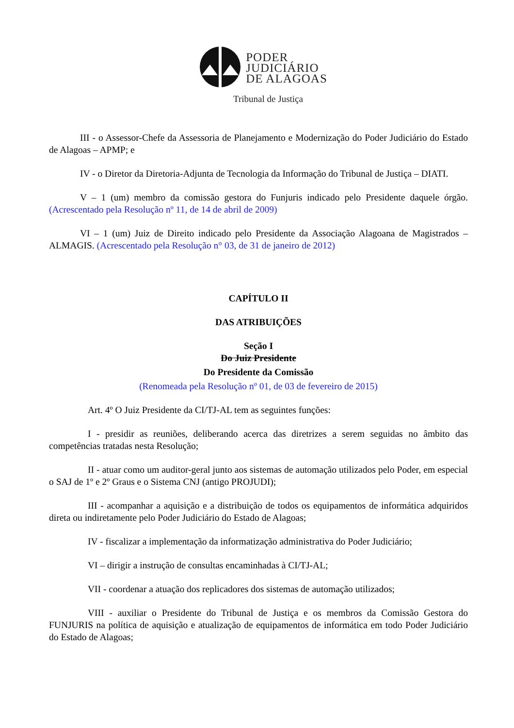PODER
JUDICIÁRIO
DE ALAGOAS
Tribunal de Justiça
III - o Assessor-Chefe da Assessoria de Planejamento e Modernização do Poder Judiciário do Estado de Alagoas – APMP; e
IV - o Diretor da Diretoria-Adjunta de Tecnologia da Informação do Tribunal de Justiça – DIATI.
V – 1 (um) membro da comissão gestora do Funjuris indicado pelo Presidente daquele órgão. (Acrescentado pela Resolução nº 11, de 14 de abril de 2009)
VI – 1 (um) Juiz de Direito indicado pelo Presidente da Associação Alagoana de Magistrados – ALMAGIS. (Acrescentado pela Resolução n° 03, de 31 de janeiro de 2012)
CAPÍTULO II
DAS ATRIBUIÇÕES
Seção I
Do Juiz Presidente
Do Presidente da Comissão
(Renomeada pela Resolução nº 01, de 03 de fevereiro de 2015)
Art. 4º O Juiz Presidente da CI/TJ-AL tem as seguintes funções:
I - presidir as reuniões, deliberando acerca das diretrizes a serem seguidas no âmbito das competências tratadas nesta Resolução;
II - atuar como um auditor-geral junto aos sistemas de automação utilizados pelo Poder, em especial o SAJ de 1º e 2º Graus e o Sistema CNJ (antigo PROJUDI);
III - acompanhar a aquisição e a distribuição de todos os equipamentos de informática adquiridos direta ou indiretamente pelo Poder Judiciário do Estado de Alagoas;
IV - fiscalizar a implementação da informatização administrativa do Poder Judiciário;
VI – dirigir a instrução de consultas encaminhadas à CI/TJ-AL;
VII - coordenar a atuação dos replicadores dos sistemas de automação utilizados;
VIII - auxiliar o Presidente do Tribunal de Justiça e os membros da Comissão Gestora do FUNJURIS na política de aquisição e atualização de equipamentos de informática em todo Poder Judiciário do Estado de Alagoas;